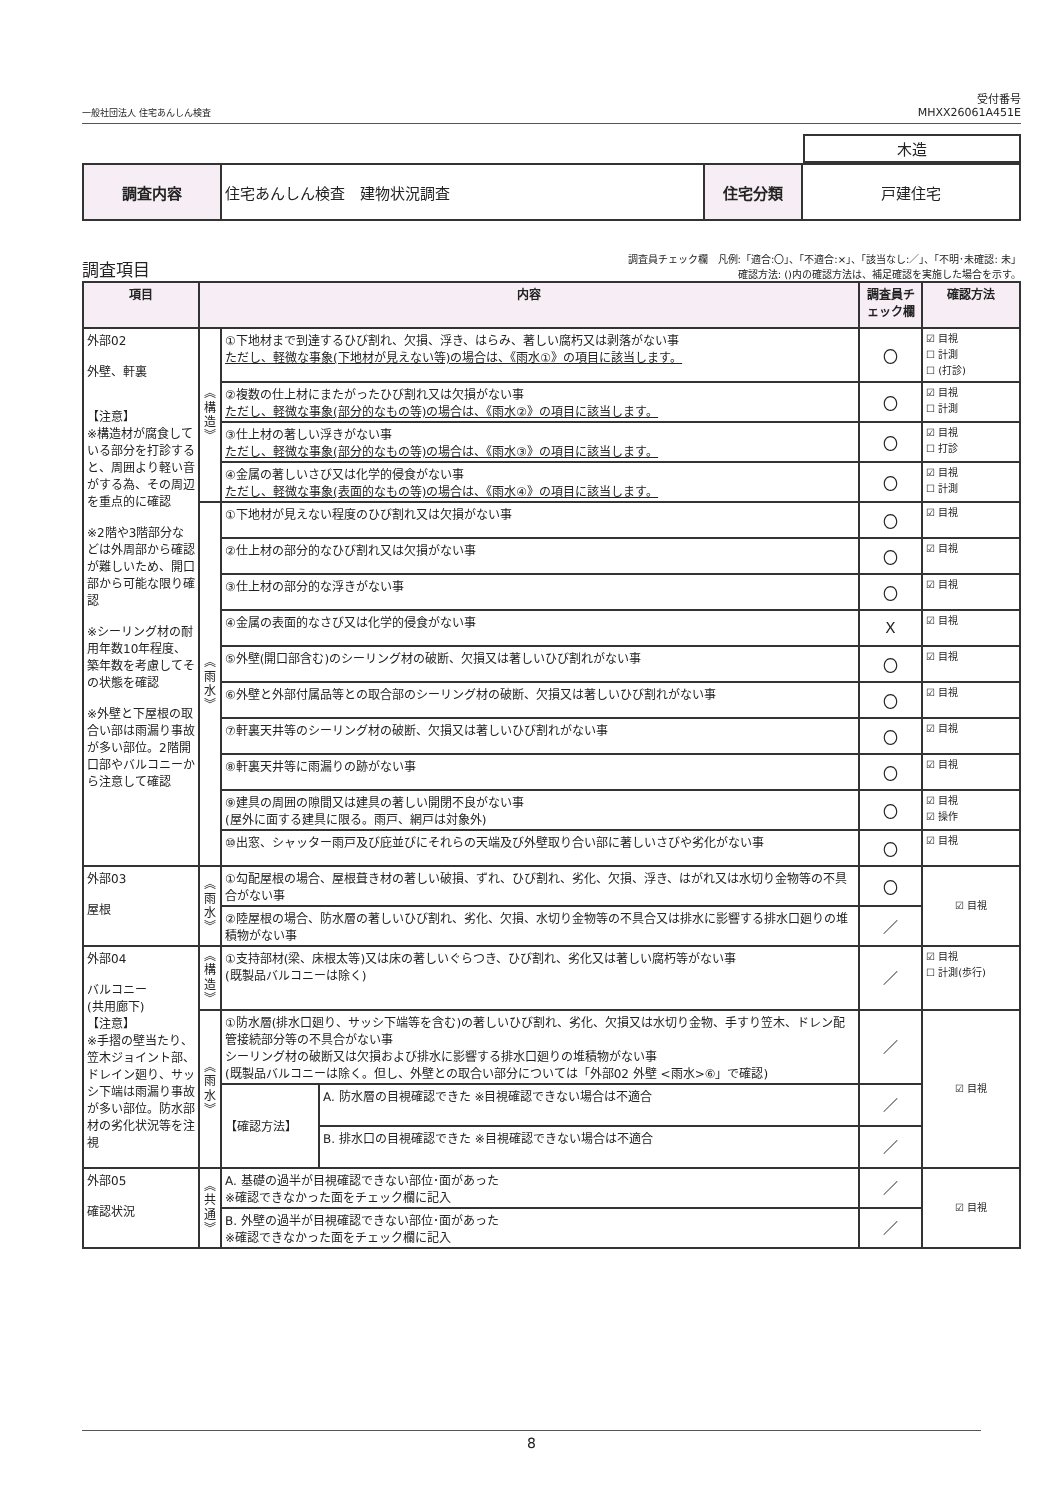一般社団法人 住宅あんしん検査 受付番号
MHXX26061A451E
| 木造 |
| 調査内容 | 住宅あんしん検査 建物状況調査 | 住宅分類 | 戸建住宅 |
調査項目 調査員チェック欄　凡例:「適合:〇」、「不適合:×」、「該当なし:／」、「不明･未確認: 未」
確認方法: ()内の確認方法は、補足確認を実施した場合を示す。
| 項目 | 内容 | | | 調査員チェック欄 | 確認方法 |
| --- | --- | --- | --- | --- | --- |
| 外部02 外壁、軒裏 【注意】 ※構造材が腐食している部分を打診すると、周囲より軽い音がする為、その周辺を重点的に確認 ※2階や3階部分などは外周部から確認が難しいため、開口部から可能な限り確認 ※シーリング材の耐用年数10年程度、築年数を考慮してその状態を確認 ※外壁と下屋根の取合い部は雨漏り事故が多い部位。2階開口部やバルコニーから注意して確認 | ︽ 構 造 ︾ | ①下地材まで到達するひび割れ、欠損、浮き、はらみ、著しい腐朽又は剥落がない事 ただし、軽微な事象(下地材が見えない等)の場合は、《雨水①》の項目に該当します。 | | 〇 | ☑ 目視 ☐ 計測 ☐ (打診) |
| | | ②複数の仕上材にまたがったひび割れ又は欠損がない事 ただし、軽微な事象(部分的なもの等)の場合は、《雨水②》の項目に該当します。 | | 〇 | ☑ 目視 ☐ 計測 |
| | | ③仕上材の著しい浮きがない事 ただし、軽微な事象(部分的なもの等)の場合は、《雨水③》の項目に該当します。 | | 〇 | ☑ 目視 ☐ 打診 |
| | | ④金属の著しいさび又は化学的侵食がない事 ただし、軽微な事象(表面的なもの等)の場合は、《雨水④》の項目に該当します。 | | 〇 | ☑ 目視 ☐ 計測 |
| | ︽ 雨 水 ︾ | ①下地材が見えない程度のひび割れ又は欠損がない事 | | 〇 | ☑ 目視 |
| | | ②仕上材の部分的なひび割れ又は欠損がない事 | | 〇 | ☑ 目視 |
| | | ③仕上材の部分的な浮きがない事 | | 〇 | ☑ 目視 |
| | | ④金属の表面的なさび又は化学的侵食がない事 | | X | ☑ 目視 |
| | | ⑤外壁(開口部含む)のシーリング材の破断、欠損又は著しいひび割れがない事 | | 〇 | ☑ 目視 |
| | | ⑥外壁と外部付属品等との取合部のシーリング材の破断、欠損又は著しいひび割れがない事 | | 〇 | ☑ 目視 |
| | | ⑦軒裏天井等のシーリング材の破断、欠損又は著しいひび割れがない事 | | 〇 | ☑ 目視 |
| | | ⑧軒裏天井等に雨漏りの跡がない事 | | 〇 | ☑ 目視 |
| | | ⑨建具の周囲の隙間又は建具の著しい開閉不良がない事 (屋外に面する建具に限る。雨戸、網戸は対象外) | | 〇 | ☑ 目視 ☑ 操作 |
| | | ⑩出窓、シャッター雨戸及び庇並びにそれらの天端及び外壁取り合い部に著しいさびや劣化がない事 | | 〇 | ☑ 目視 |
| 外部03 屋根 | ︽ 雨 水 ︾ | ①勾配屋根の場合、屋根葺き材の著しい破損、ずれ、ひび割れ、劣化、欠損、浮き、はがれ又は水切り金物等の不具合がない事 | | 〇 | ☑ 目視 |
| | | ②陸屋根の場合、防水層の著しいひび割れ、劣化、欠損、水切り金物等の不具合又は排水に影響する排水口廻りの堆積物がない事 | | ／ | |
| 外部04 バルコニー (共用廊下) 【注意】 ※手摺の壁当たり、笠木ジョイント部、ドレイン廻り、サッシ下端は雨漏り事故が多い部位。防水部材の劣化状況等を注視 | ︽ 構 造 ︾ | ①支持部材(梁、床根太等)又は床の著しいぐらつき、ひび割れ、劣化又は著しい腐朽等がない事 (既製品バルコニーは除く) | | ／ | ☑ 目視 ☐ 計測(歩行) |
| | ︽ 雨 水 ︾ | ①防水層(排水口廻り、サッシ下端等を含む)の著しいひび割れ、劣化、欠損又は水切り金物、手すり笠木、ドレン配管接続部分等の不具合がない事 シーリング材の破断又は欠損および排水に影響する排水口廻りの堆積物がない事 (既製品バルコニーは除く。但し、外壁との取合い部分については「外部02 外壁 <雨水>⑥」で確認) | | ／ | ☑ 目視 |
| | | 【確認方法】 | A. 防水層の目視確認できた ※目視確認できない場合は不適合 | ／ | |
| | | | B. 排水口の目視確認できた ※目視確認できない場合は不適合 | ／ | |
| 外部05 確認状況 | ︽ 共 通 ︾ | A. 基礎の過半が目視確認できない部位･面があった ※確認できなかった面をチェック欄に記入 | | ／ | ☑ 目視 |
| | | B. 外壁の過半が目視確認できない部位･面があった ※確認できなかった面をチェック欄に記入 | | ／ | |
8